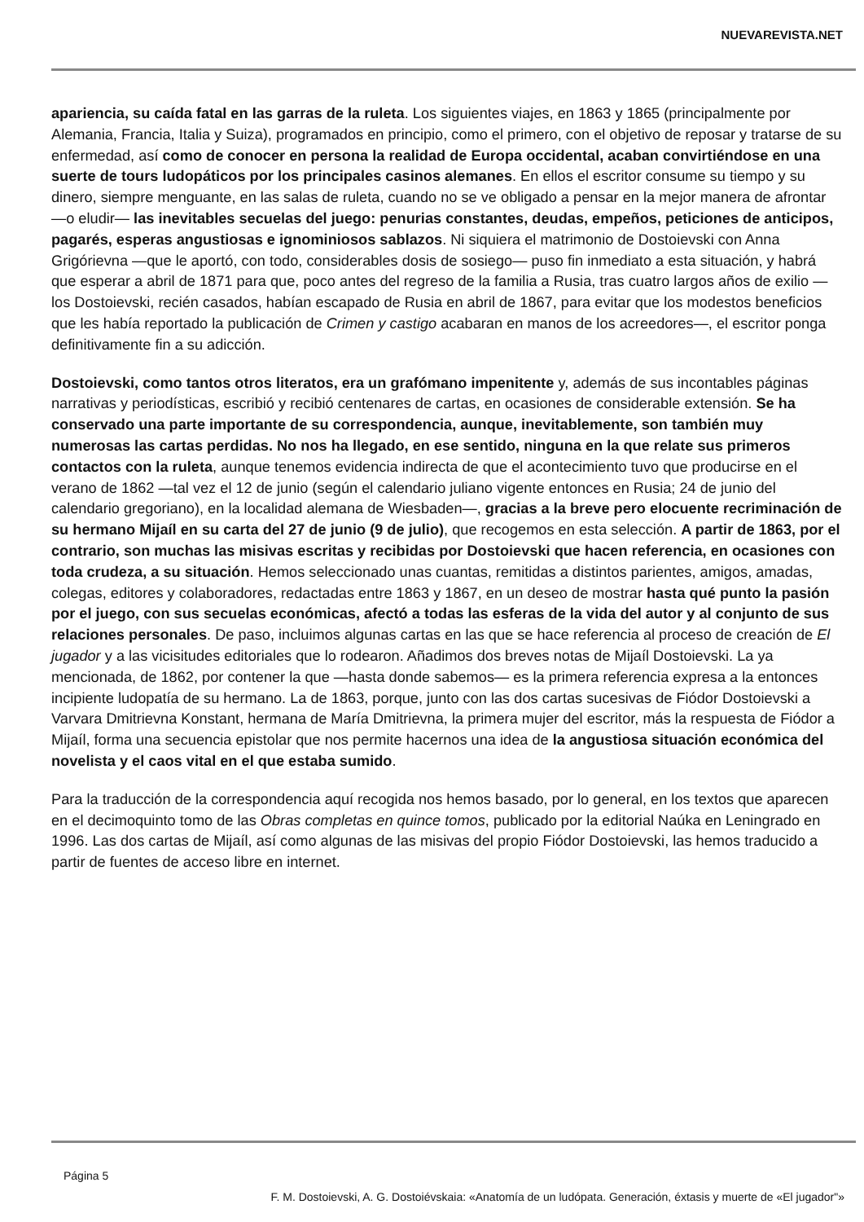NUEVAREVISTA.NET
apariencia, su caída fatal en las garras de la ruleta. Los siguientes viajes, en 1863 y 1865 (principalmente por Alemania, Francia, Italia y Suiza), programados en principio, como el primero, con el objetivo de reposar y tratarse de su enfermedad, así como de conocer en persona la realidad de Europa occidental, acaban convirtiéndose en una suerte de tours ludopáticos por los principales casinos alemanes. En ellos el escritor consume su tiempo y su dinero, siempre menguante, en las salas de ruleta, cuando no se ve obligado a pensar en la mejor manera de afrontar —o eludir— las inevitables secuelas del juego: penurias constantes, deudas, empeños, peticiones de anticipos, pagarés, esperas angustiosas e ignominiosos sablazos. Ni siquiera el matrimonio de Dostoievski con Anna Grigórievna —que le aportó, con todo, considerables dosis de sosiego— puso fin inmediato a esta situación, y habrá que esperar a abril de 1871 para que, poco antes del regreso de la familia a Rusia, tras cuatro largos años de exilio —los Dostoievski, recién casados, habían escapado de Rusia en abril de 1867, para evitar que los modestos beneficios que les había reportado la publicación de Crimen y castigo acabaran en manos de los acreedores—, el escritor ponga definitivamente fin a su adicción.
Dostoievski, como tantos otros literatos, era un grafómano impenitente y, además de sus incontables páginas narrativas y periodísticas, escribió y recibió centenares de cartas, en ocasiones de considerable extensión. Se ha conservado una parte importante de su correspondencia, aunque, inevitablemente, son también muy numerosas las cartas perdidas. No nos ha llegado, en ese sentido, ninguna en la que relate sus primeros contactos con la ruleta, aunque tenemos evidencia indirecta de que el acontecimiento tuvo que producirse en el verano de 1862 —tal vez el 12 de junio (según el calendario juliano vigente entonces en Rusia; 24 de junio del calendario gregoriano), en la localidad alemana de Wiesbaden—, gracias a la breve pero elocuente recriminación de su hermano Mijaíl en su carta del 27 de junio (9 de julio), que recogemos en esta selección. A partir de 1863, por el contrario, son muchas las misivas escritas y recibidas por Dostoievski que hacen referencia, en ocasiones con toda crudeza, a su situación. Hemos seleccionado unas cuantas, remitidas a distintos parientes, amigos, amadas, colegas, editores y colaboradores, redactadas entre 1863 y 1867, en un deseo de mostrar hasta qué punto la pasión por el juego, con sus secuelas económicas, afectó a todas las esferas de la vida del autor y al conjunto de sus relaciones personales. De paso, incluimos algunas cartas en las que se hace referencia al proceso de creación de El jugador y a las vicisitudes editoriales que lo rodearon. Añadimos dos breves notas de Mijaíl Dostoievski. La ya mencionada, de 1862, por contener la que —hasta donde sabemos— es la primera referencia expresa a la entonces incipiente ludopatía de su hermano. La de 1863, porque, junto con las dos cartas sucesivas de Fiódor Dostoievski a Varvara Dmitrievna Konstant, hermana de María Dmitrievna, la primera mujer del escritor, más la respuesta de Fiódor a Mijaíl, forma una secuencia epistolar que nos permite hacernos una idea de la angustiosa situación económica del novelista y el caos vital en el que estaba sumido.
Para la traducción de la correspondencia aquí recogida nos hemos basado, por lo general, en los textos que aparecen en el decimoquinto tomo de las Obras completas en quince tomos, publicado por la editorial Naúka en Leningrado en 1996. Las dos cartas de Mijaíl, así como algunas de las misivas del propio Fiódor Dostoievski, las hemos traducido a partir de fuentes de acceso libre en internet.
Página 5
F. M. Dostoievski, A. G. Dostoiévskaia: «Anatomía de un ludópata. Generación, éxtasis y muerte de «El jugador"»